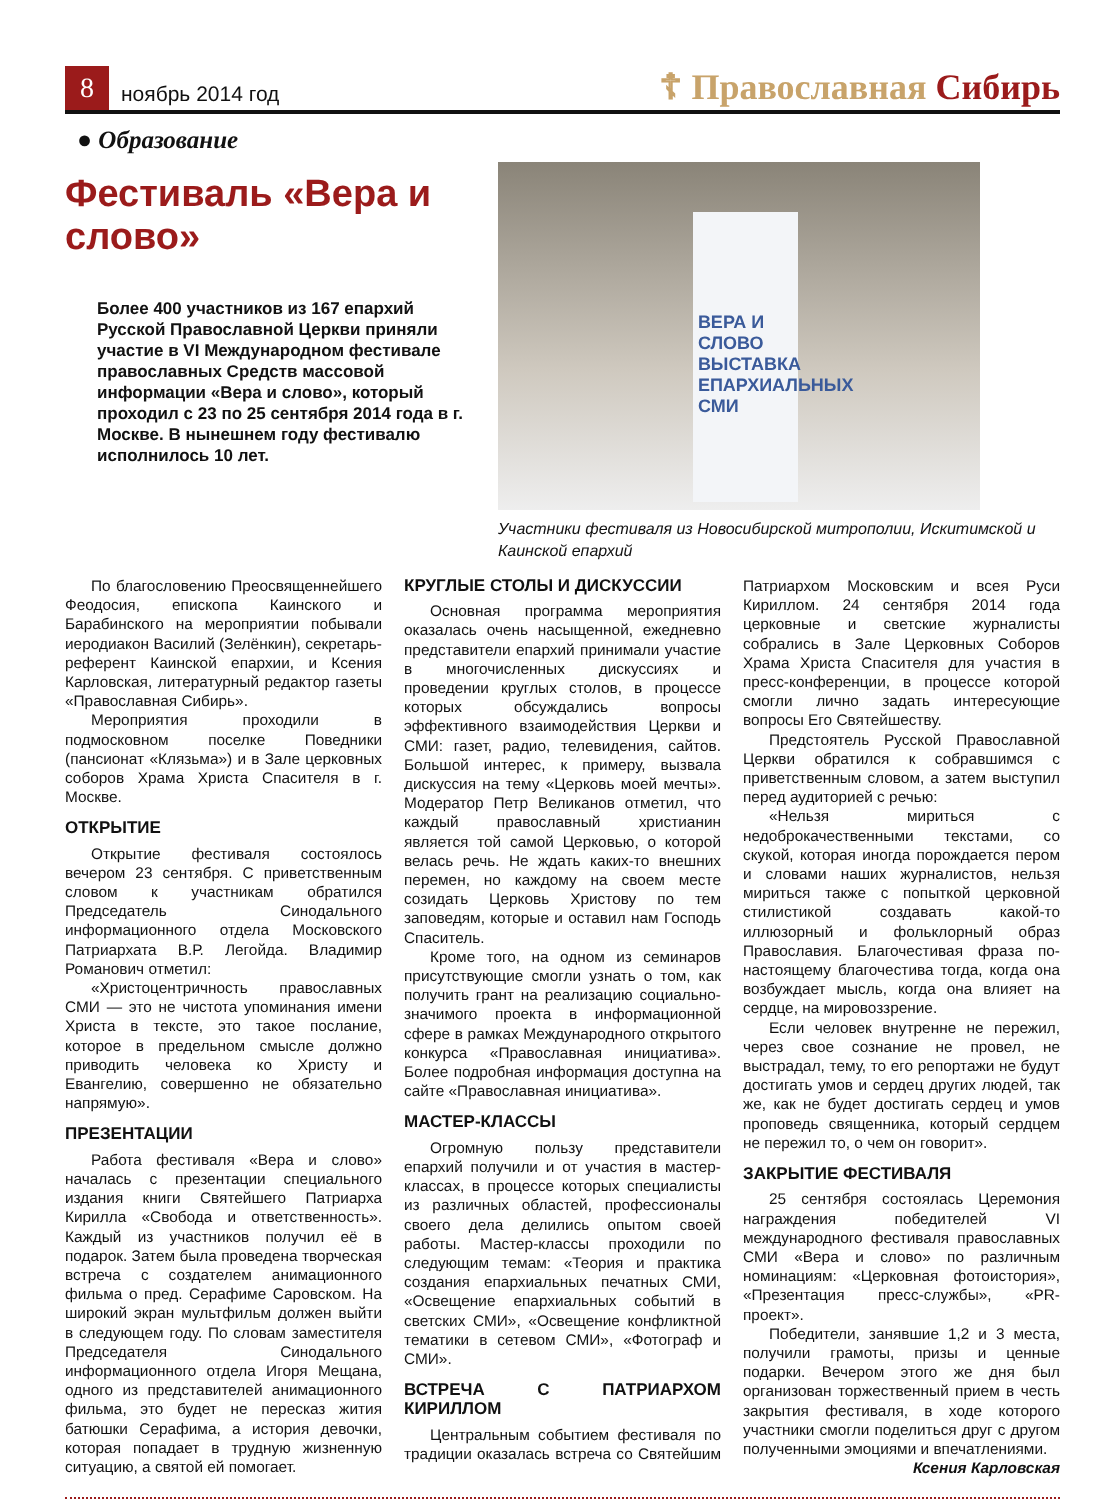8
ноябрь 2014 год
☦ Православная Сибирь
● Образование
Фестиваль «Вера и слово»
Более 400 участников из 167 епархий Русской Православной Церкви приняли участие в VI Международном фестивале православных Средств массовой информации «Вера и слово», который проходил с 23 по 25 сентября 2014 года в г. Москве. В нынешнем году фестивалю исполнилось 10 лет.
ВЕРА И СЛОВО ВЫСТАВКА ЕПАРХИАЛЬНЫХ СМИ
Участники фестиваля из Новосибирской митрополии, Искитимской и Каинской епархий
По благословению Преосвященнейшего Феодосия, епископа Каинского и Барабинского на мероприятии побывали иеродиакон Василий (Зелёнкин), секретарь-референт Каинской епархии, и Ксения Карловская, литературный редактор газеты «Православная Сибирь».
Мероприятия проходили в подмосковном поселке Поведники (пансионат «Клязьма») и в Зале церковных соборов Храма Христа Спасителя в г. Москве.
ОТКРЫТИЕ
Открытие фестиваля состоялось вечером 23 сентября. С приветственным словом к участникам обратился Председатель Синодального информационного отдела Московского Патриархата В.Р. Легойда. Владимир Романович отметил:
«Христоцентричность православных СМИ — это не чистота упоминания имени Христа в тексте, это такое послание, которое в предельном смысле должно приводить человека ко Христу и Евангелию, совершенно не обязательно напрямую».
ПРЕЗЕНТАЦИИ
Работа фестиваля «Вера и слово» началась с презентации специального издания книги Святейшего Патриарха Кирилла «Свобода и ответственность». Каждый из участников получил её в подарок. Затем была проведена творческая встреча с создателем анимационного фильма о пред. Серафиме Саровском. На широкий экран мультфильм должен выйти в следующем году. По словам заместителя Председателя Синодального информационного отдела Игоря Мещана, одного из представителей анимационного фильма, это будет не пересказ жития батюшки Серафима, а история девочки, которая попадает в трудную жизненную ситуацию, а святой ей помогает.
КРУГЛЫЕ СТОЛЫ И ДИСКУССИИ
Основная программа мероприятия оказалась очень насыщенной, ежедневно представители епархий принимали участие в многочисленных дискуссиях и проведении круглых столов, в процессе которых обсуждались вопросы эффективного взаимодействия Церкви и СМИ: газет, радио, телевидения, сайтов. Большой интерес, к примеру, вызвала дискуссия на тему «Церковь моей мечты». Модератор Петр Великанов отметил, что каждый православный христианин является той самой Церковью, о которой велась речь. Не ждать каких-то внешних перемен, но каждому на своем месте созидать Церковь Христову по тем заповедям, которые и оставил нам Господь Спаситель.
Кроме того, на одном из семинаров присутствующие смогли узнать о том, как получить грант на реализацию социально-значимого проекта в информационной сфере в рамках Международного открытого конкурса «Православная инициатива». Более подробная информация доступна на сайте «Православная инициатива».
МАСТЕР-КЛАССЫ
Огромную пользу представители епархий получили и от участия в мастер-классах, в процессе которых специалисты из различных областей, профессионалы своего дела делились опытом своей работы. Мастер-классы проходили по следующим темам: «Теория и практика создания епархиальных печатных СМИ, «Освещение епархиальных событий в светских СМИ», «Освещение конфликтной тематики в сетевом СМИ», «Фотограф и СМИ».
ВСТРЕЧА С ПАТРИАРХОМ КИРИЛЛОМ
Центральным событием фестиваля по традиции оказалась встреча со Святейшим Патриархом Московским и всея Руси Кириллом. 24 сентября 2014 года церковные и светские журналисты собрались в Зале Церковных Соборов Храма Христа Спасителя для участия в пресс-конференции, в процессе которой смогли лично задать интересующие вопросы Его Святейшеству.
Предстоятель Русской Православной Церкви обратился к собравшимся с приветственным словом, а затем выступил перед аудиторией с речью:
«Нельзя мириться с недоброкачественными текстами, со скукой, которая иногда порождается пером и словами наших журналистов, нельзя мириться также с попыткой церковной стилистикой создавать какой-то иллюзорный и фольклорный образ Православия. Благочестивая фраза по-настоящему благочестива тогда, когда она возбуждает мысль, когда она влияет на сердце, на мировоззрение.
Если человек внутренне не пережил, через свое сознание не провел, не выстрадал, тему, то его репортажи не будут достигать умов и сердец других людей, так же, как не будет достигать сердец и умов проповедь священника, который сердцем не пережил то, о чем он говорит».
ЗАКРЫТИЕ ФЕСТИВАЛЯ
25 сентября состоялась Церемония награждения победителей VI международного фестиваля православных СМИ «Вера и слово» по различным номинациям: «Церковная фотоистория», «Презентация пресс-службы», «PR-проект».
Победители, занявшие 1,2 и 3 места, получили грамоты, призы и ценные подарки. Вечером этого же дня был организован торжественный прием в честь закрытия фестиваля, в ходе которого участники смогли поделиться друг с другом полученными эмоциями и впечатлениями.
Ксения Карловская